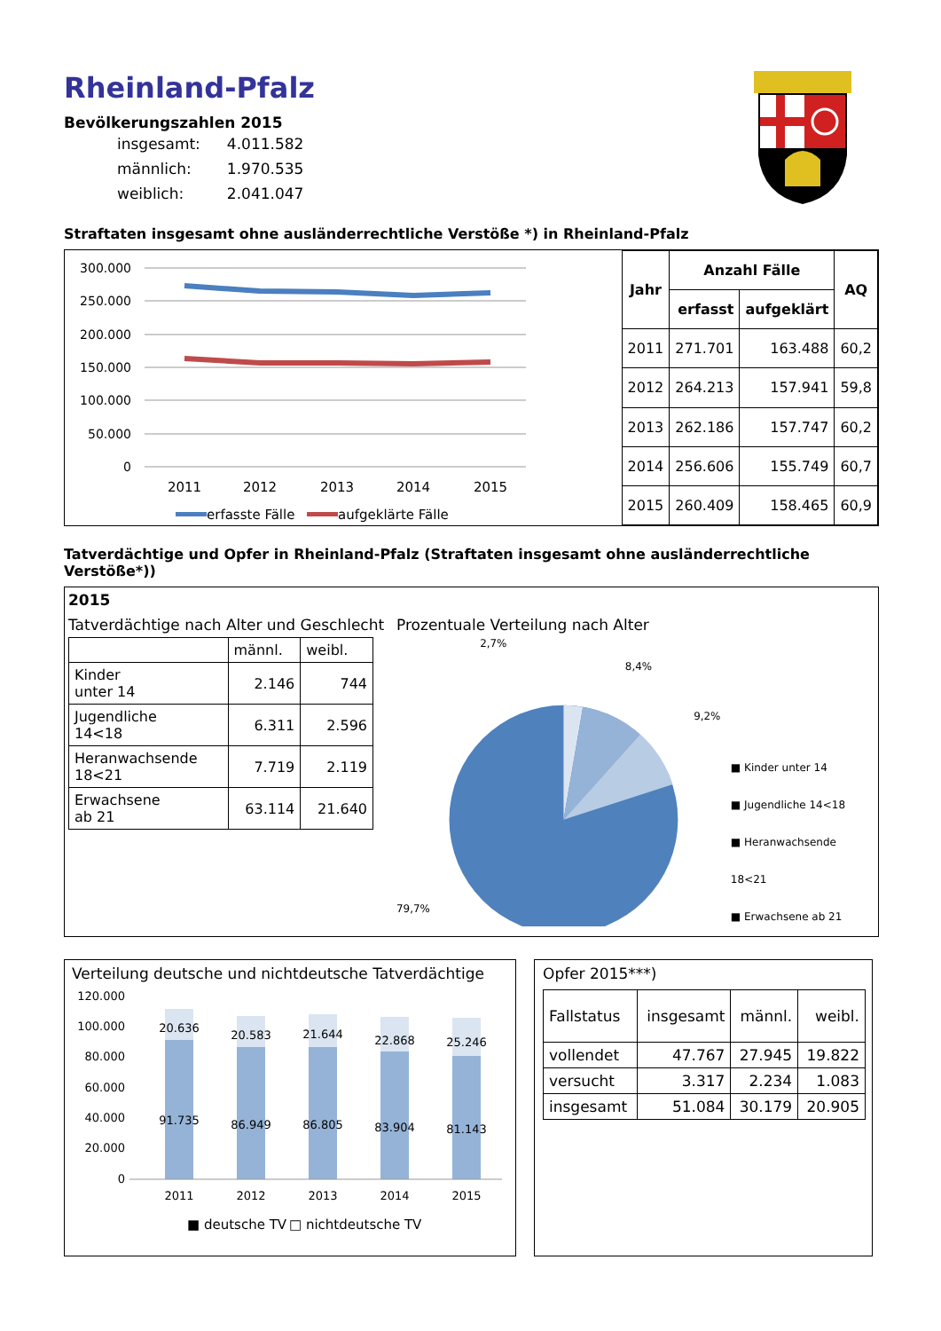Rheinland-Pfalz
Bevölkerungszahlen 2015
| insgesamt: | 4.011.582 |
| männlich: | 1.970.535 |
| weiblich: | 2.041.047 |
Straftaten insgesamt ohne ausländerrechtliche Verstöße *) in Rheinland-Pfalz
300.000
250.000
200.000
150.000
100.000
50.000
0
2011
2012
2013
2014
2015
erfasste Fälle
aufgeklärte Fälle
| Jahr | Anzahl Fälle | | AQ |
| --- | --- | --- | --- |
| | erfasst | aufgeklärt | |
| 2011 | 271.701 | 163.488 | 60,2 |
| 2012 | 264.213 | 157.941 | 59,8 |
| 2013 | 262.186 | 157.747 | 60,2 |
| 2014 | 256.606 | 155.749 | 60,7 |
| 2015 | 260.409 | 158.465 | 60,9 |
Tatverdächtige und Opfer in Rheinland-Pfalz (Straftaten insgesamt ohne ausländerrechtliche Verstöße*))
2015
Tatverdächtige nach Alter und Geschlecht
| | männl. | weibl. |
| Kinder unter 14 | 2.146 | 744 |
| Jugendliche 14<18 | 6.311 | 2.596 |
| Heranwachsende 18<21 | 7.719 | 2.119 |
| Erwachsene ab 21 | 63.114 | 21.640 |
Prozentuale Verteilung nach Alter
2,7%
8,4%
9,2%
79,7%
■ Kinder unter 14
■ Jugendliche 14<18
■ Heranwachsende 18<21
■ Erwachsene ab 21
Verteilung deutsche und nichtdeutsche Tatverdächtige
120.000
100.000
80.000
60.000
40.000
20.000
0
20.636
20.583
21.644
22.868
25.246
91.735
86.949
86.805
83.904
81.143
2011
2012
2013
2014
2015
■ deutsche TV
□ nichtdeutsche TV
Opfer 2015***)
| Fallstatus | insgesamt | männl. | weibl. |
| vollendet | 47.767 | 27.945 | 19.822 |
| versucht | 3.317 | 2.234 | 1.083 |
| insgesamt | 51.084 | 30.179 | 20.905 |